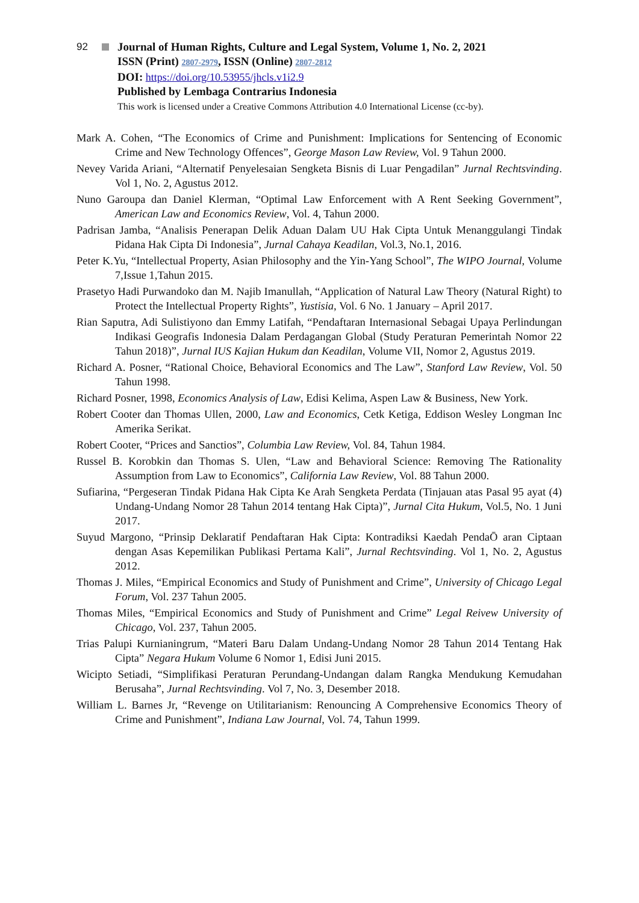92 Journal of Human Rights, Culture and Legal System, Volume 1, No. 2, 2021
ISSN (Print) 2807-2979, ISSN (Online) 2807-2812
DOI: https://doi.org/10.53955/jhcls.v1i2.9
Published by Lembaga Contrarius Indonesia
This work is licensed under a Creative Commons Attribution 4.0 International License (cc-by).
Mark A. Cohen, “The Economics of Crime and Punishment: Implications for Sentencing of Economic Crime and New Technology Offences”, George Mason Law Review, Vol. 9 Tahun 2000.
Nevey Varida Ariani, “Alternatif Penyelesaian Sengketa Bisnis di Luar Pengadilan” Jurnal Rechtsvinding. Vol 1, No. 2, Agustus 2012.
Nuno Garoupa dan Daniel Klerman, “Optimal Law Enforcement with A Rent Seeking Government”, American Law and Economics Review, Vol. 4, Tahun 2000.
Padrisan Jamba, “Analisis Penerapan Delik Aduan Dalam UU Hak Cipta Untuk Menanggulangi Tindak Pidana Hak Cipta Di Indonesia”, Jurnal Cahaya Keadilan, Vol.3, No.1, 2016.
Peter K.Yu, “Intellectual Property, Asian Philosophy and the Yin-Yang School”, The WIPO Journal, Volume 7,Issue 1,Tahun 2015.
Prasetyo Hadi Purwandoko dan M. Najib Imanullah, “Application of Natural Law Theory (Natural Right) to Protect the Intellectual Property Rights”, Yustisia, Vol. 6 No. 1 January – April 2017.
Rian Saputra, Adi Sulistiyono dan Emmy Latifah, “Pendaftaran Internasional Sebagai Upaya Perlindungan Indikasi Geografis Indonesia Dalam Perdagangan Global (Study Peraturan Pemerintah Nomor 22 Tahun 2018)”, Jurnal IUS Kajian Hukum dan Keadilan, Volume VII, Nomor 2, Agustus 2019.
Richard A. Posner, “Rational Choice, Behavioral Economics and The Law”, Stanford Law Review, Vol. 50 Tahun 1998.
Richard Posner, 1998, Economics Analysis of Law, Edisi Kelima, Aspen Law & Business, New York.
Robert Cooter dan Thomas Ullen, 2000, Law and Economics, Cetk Ketiga, Eddison Wesley Longman Inc Amerika Serikat.
Robert Cooter, “Prices and Sanctios”, Columbia Law Review, Vol. 84, Tahun 1984.
Russel B. Korobkin dan Thomas S. Ulen, “Law and Behavioral Science: Removing The Rationality Assumption from Law to Economics”, California Law Review, Vol. 88 Tahun 2000.
Sufiarina, “Pergeseran Tindak Pidana Hak Cipta Ke Arah Sengketa Perdata (Tinjauan atas Pasal 95 ayat (4) Undang-Undang Nomor 28 Tahun 2014 tentang Hak Cipta)”, Jurnal Cita Hukum, Vol.5, No. 1 Juni 2017.
Suyud Margono, “Prinsip Deklaratif Pendaftaran Hak Cipta: Kontradiksi Kaedah PendaŌ aran Ciptaan dengan Asas Kepemilikan Publikasi Pertama Kali”, Jurnal Rechtsvinding. Vol 1, No. 2, Agustus 2012.
Thomas J. Miles, “Empirical Economics and Study of Punishment and Crime”, University of Chicago Legal Forum, Vol. 237 Tahun 2005.
Thomas Miles, “Empirical Economics and Study of Punishment and Crime” Legal Reivew University of Chicago, Vol. 237, Tahun 2005.
Trias Palupi Kurnianingrum, “Materi Baru Dalam Undang-Undang Nomor 28 Tahun 2014 Tentang Hak Cipta” Negara Hukum Volume 6 Nomor 1, Edisi Juni 2015.
Wicipto Setiadi, “Simplifikasi Peraturan Perundang-Undangan dalam Rangka Mendukung Kemudahan Berusaha”, Jurnal Rechtsvinding. Vol 7, No. 3, Desember 2018.
William L. Barnes Jr, “Revenge on Utilitarianism: Renouncing A Comprehensive Economics Theory of Crime and Punishment”, Indiana Law Journal, Vol. 74, Tahun 1999.